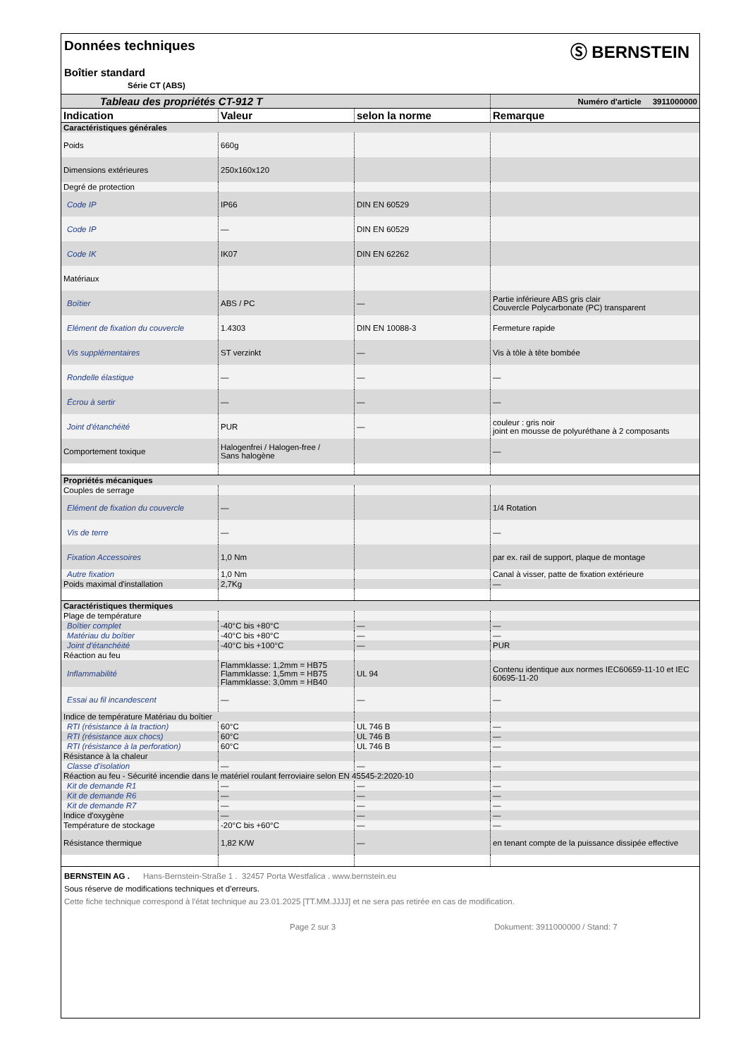Données techniques
Boîtier standard
Série CT (ABS)
Ⓢ BERNSTEIN
| Tableau des propriétés CT-912 T | | | Numéro d'article 3911000000 |
| Indication | Valeur | selon la norme | Remarque |
| Caractéristiques générales | | | |
| Poids | 660g | | |
| Dimensions extérieures | 250x160x120 | | |
| Degré de protection | | | |
| Code IP | IP66 | DIN EN 60529 | |
| Code IP | — | DIN EN 60529 | |
| Code IK | IK07 | DIN EN 62262 | |
| Matériaux | | | |
| Boîtier | ABS / PC | — | Partie inférieure ABS gris clair Couvercle Polycarbonate (PC) transparent |
| Elément de fixation du couvercle | 1.4303 | DIN EN 10088-3 | Fermeture rapide |
| Vis supplémentaires | ST verzinkt | — | Vis à tôle à tête bombée |
| Rondelle élastique | — | — | — |
| Écrou à sertir | — | — | — |
| Joint d'étanchéité | PUR | — | couleur : gris noir joint en mousse de polyuréthane à 2 composants |
| Comportement toxique | Halogenfrei / Halogen-free / Sans halogène | | — |
| Propriétés mécaniques | | | |
| Couples de serrage | | | |
| Elément de fixation du couvercle | — | | 1/4 Rotation |
| Vis de terre | — | | — |
| Fixation Accessoires | 1,0 Nm | | par ex. rail de support, plaque de montage |
| Autre fixation | 1,0 Nm | | Canal à visser, patte de fixation extérieure |
| Poids maximal d'installation | 2,7Kg | | — |
| Caractéristiques thermiques | | | |
| Plage de température | | | |
| Boîtier complet | -40°C bis +80°C | — | — |
| Matériau du boîtier | -40°C bis +80°C | — | — |
| Joint d'étanchéité | -40°C bis +100°C | — | PUR |
| Réaction au feu | | | |
| Inflammabilité | Flammklasse: 1,2mm = HB75 Flammklasse: 1,5mm = HB75 Flammklasse: 3,0mm = HB40 | UL 94 | Contenu identique aux normes IEC60659-11-10 et IEC 60695-11-20 |
| Essai au fil incandescent | — | — | — |
| Indice de température Matériau du boîtier | | | |
| RTI (résistance à la traction) | 60°C | UL 746 B | — |
| RTI (résistance aux chocs) | 60°C | UL 746 B | — |
| RTI (résistance à la perforation) | 60°C | UL 746 B | — |
| Résistance à la chaleur | | | |
| Classe d'isolation | — | — | — |
| Réaction au feu - Sécurité incendie dans le matériel roulant ferroviaire selon EN 45545-2:2020-10 | | | |
| Kit de demande R1 | — | — | — |
| Kit de demande R6 | — | — | — |
| Kit de demande R7 | — | — | — |
| Indice d'oxygène | — | — | — |
| Température de stockage | -20°C bis +60°C | — | — |
| Résistance thermique | 1,82 K/W | — | en tenant compte de la puissance dissipée effective |
BERNSTEIN AG . Hans-Bernstein-Straße 1 . 32457 Porta Westfalica . www.bernstein.eu
Sous réserve de modifications techniques et d'erreurs.
Cette fiche technique correspond à l'état technique au 23.01.2025 [TT.MM.JJJJ] et ne sera pas retirée en cas de modification.
Page 2 sur 3 Dokument: 3911000000 / Stand: 7